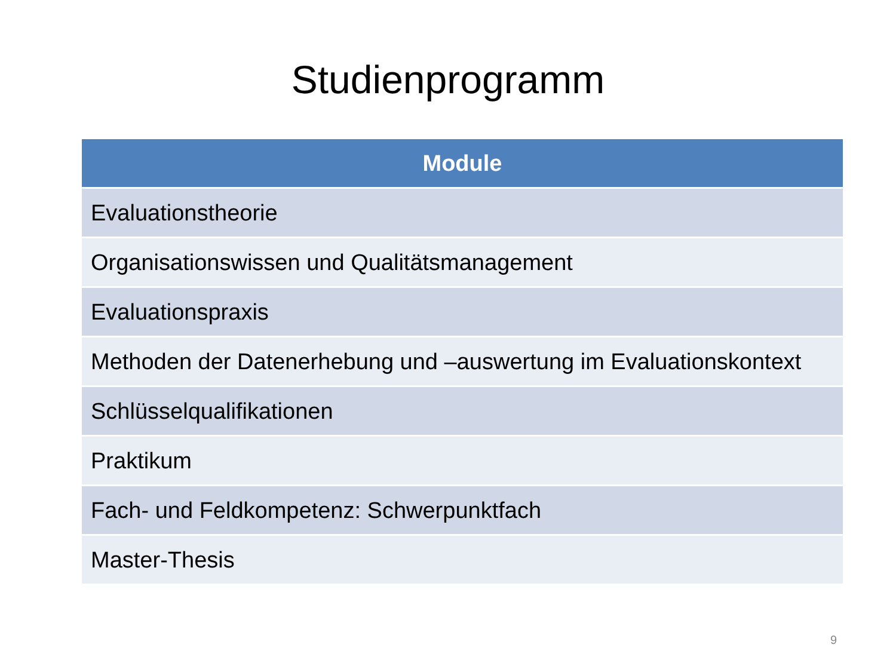Studienprogramm
| Module |
| --- |
| Evaluationstheorie |
| Organisationswissen und Qualitätsmanagement |
| Evaluationspraxis |
| Methoden der Datenerhebung und –auswertung im Evaluationskontext |
| Schlüsselqualifikationen |
| Praktikum |
| Fach- und Feldkompetenz: Schwerpunktfach |
| Master-Thesis |
9